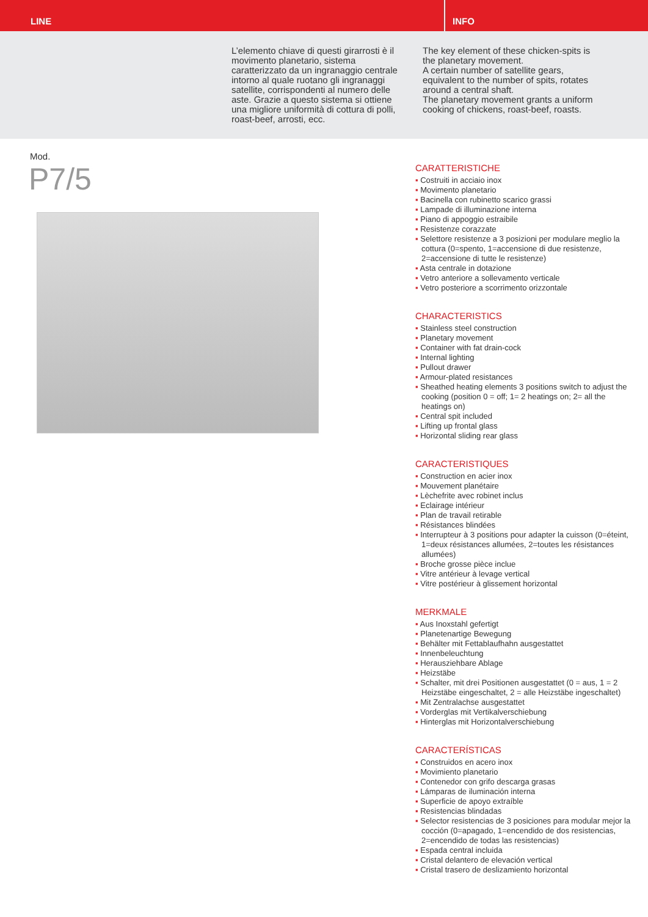LINE INFO
L’elemento chiave di questi girarrosti è il movimento planetario, sistema caratterizzato da un ingranaggio centrale intorno al quale ruotano gli ingranaggi satellite, corrispondenti al numero delle aste. Grazie a questo sistema si ottiene una migliore uniformità di cottura di polli, roast-beef, arrosti, ecc.
The key element of these chicken-spits is the planetary movement.
A certain number of satellite gears, equivalent to the number of spits, rotates around a central shaft.
The planetary movement grants a uniform cooking of chickens, roast-beef, roasts.
Mod.
P7/5
CARATTERISTICHE
▪ Costruiti in acciaio inox
▪ Movimento planetario
▪ Bacinella con rubinetto scarico grassi
▪ Lampade di illuminazione interna
▪ Piano di appoggio estraibile
▪ Resistenze corazzate
▪ Selettore resistenze a 3 posizioni per modulare meglio la cottura (0=spento, 1=accensione di due resistenze, 2=accensione di tutte le resistenze)
▪ Asta centrale in dotazione
▪ Vetro anteriore a sollevamento verticale
▪ Vetro posteriore a scorrimento orizzontale
CHARACTERISTICS
▪ Stainless steel construction
▪ Planetary movement
▪ Container with fat drain-cock
▪ Internal lighting
▪ Pullout drawer
▪ Armour-plated resistances
▪ Sheathed heating elements 3 positions switch to adjust the cooking (position 0 = off; 1= 2 heatings on; 2= all the heatings on)
▪ Central spit included
▪ Lifting up frontal glass
▪ Horizontal sliding rear glass
CARACTERISTIQUES
▪ Construction en acier inox
▪ Mouvement planétaire
▪ Lèchefrite avec robinet inclus
▪ Eclairage intérieur
▪ Plan de travail retirable
▪ Résistances blindées
▪ Interrupteur à 3 positions pour adapter la cuisson (0=éteint, 1=deux résistances allumées, 2=toutes les résistances allumées)
▪ Broche grosse pièce inclue
▪ Vitre antérieur à levage vertical
▪ Vitre postérieur à glissement horizontal
MERKMALE
▪ Aus Inoxstahl gefertigt
▪ Planetenartige Bewegung
▪ Behälter mit Fettablaufhahn ausgestattet
▪ Innenbeleuchtung
▪ Herausziehbare Ablage
▪ Heizstäbe
▪ Schalter, mit drei Positionen ausgestattet (0 = aus, 1 = 2 Heizstäbe eingeschaltet, 2 = alle Heizstäbe ingeschaltet)
▪ Mit Zentralachse ausgestattet
▪ Vorderglas mit Vertikalverschiebung
▪ Hinterglas mit Horizontalverschiebung
CARACTERÍSTICAS
▪ Construidos en acero inox
▪ Movimiento planetario
▪ Contenedor con grifo descarga grasas
▪ Lámparas de iluminación interna
▪ Superficie de apoyo extraíble
▪ Resistencias blindadas
▪ Selector resistencias de 3 posiciones para modular mejor la cocción (0=apagado, 1=encendido de dos resistencias, 2=encendido de todas las resistencias)
▪ Espada central incluida
▪ Cristal delantero de elevación vertical
▪ Cristal trasero de deslizamiento horizontal